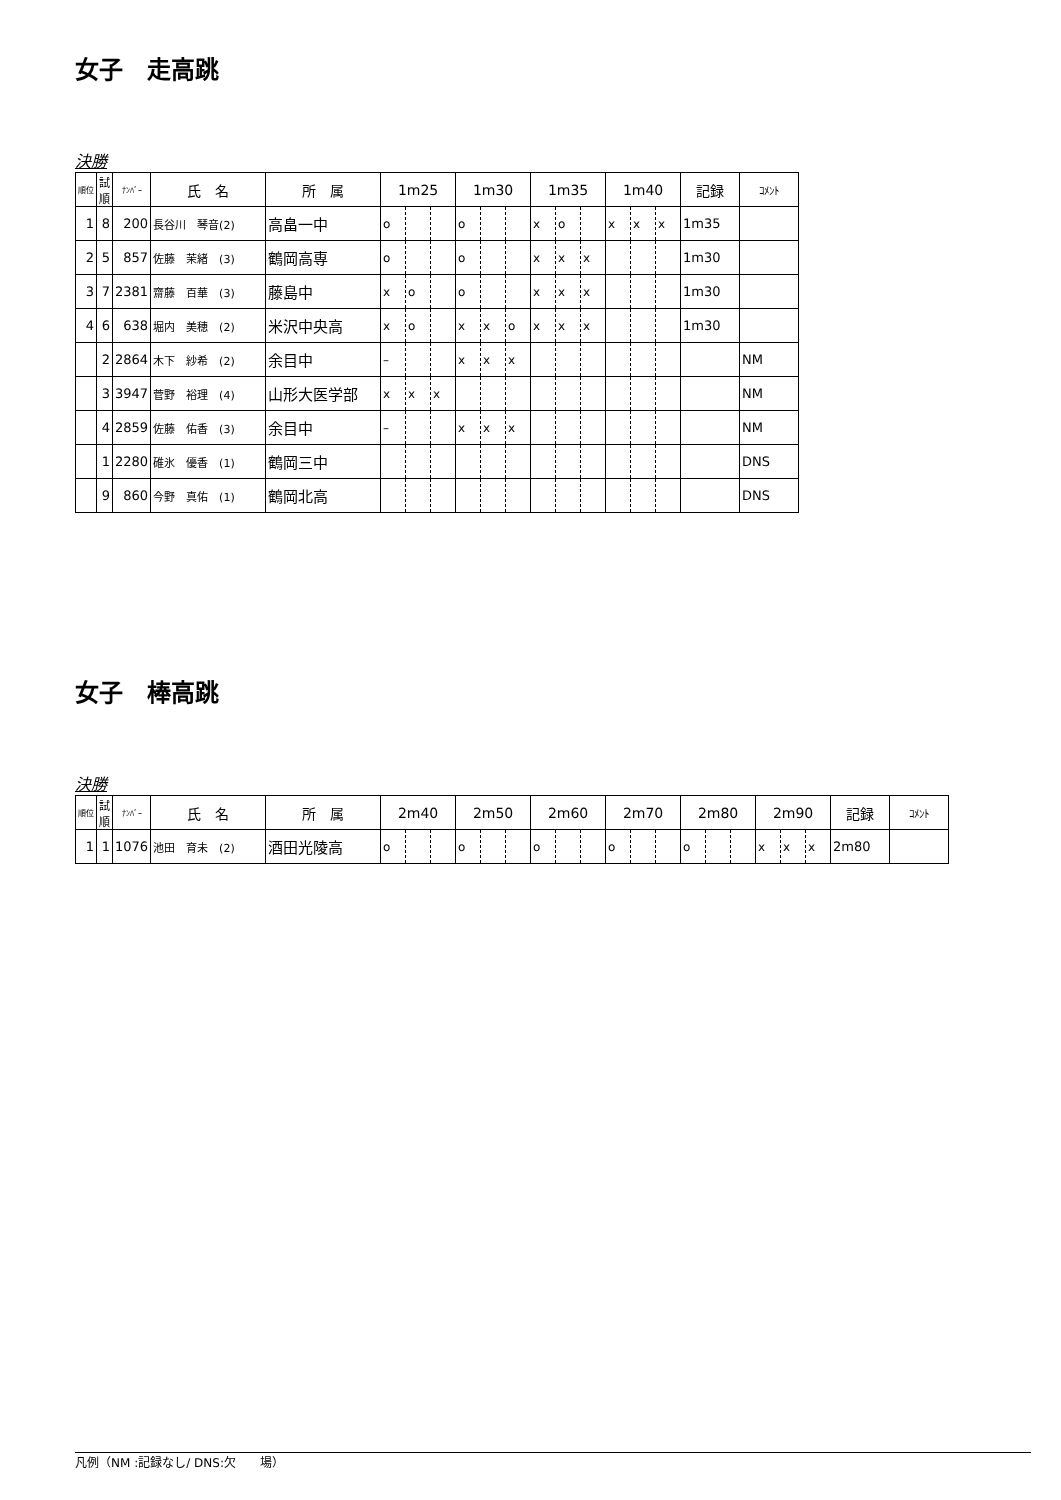女子　走高跳
決勝
| 順位 | 試 順 | ﾅﾝﾊﾞｰ | 氏 名 | 所 属 | 1m25 | | | 1m30 | | | 1m35 | | | 1m40 | | | 記録 | ｺﾒﾝﾄ |
| --- | --- | --- | --- | --- | --- | --- | --- | --- | --- | --- | --- | --- | --- | --- | --- | --- | --- | --- |
| 1 | 8 | 200 | 長谷川 琴音(2) | 高畠一中 | o | | | o | | | x | o | | x | x | x | 1m35 | |
| 2 | 5 | 857 | 佐藤 茉緒 (3) | 鶴岡高専 | o | | | o | | | x | x | x | | | | 1m30 | |
| 3 | 7 | 2381 | 齋藤 百華 (3) | 藤島中 | x | o | | o | | | x | x | x | | | | 1m30 | |
| 4 | 6 | 638 | 堀内 美穂 (2) | 米沢中央高 | x | o | | x | x | o | x | x | x | | | | 1m30 | |
| | 2 | 2864 | 木下 紗希 (2) | 余目中 | – | | | x | x | x | | | | | | | | NM |
| | 3 | 3947 | 菅野 裕理 (4) | 山形大医学部 | x | x | x | | | | | | | | | | | NM |
| | 4 | 2859 | 佐藤 佑香 (3) | 余目中 | – | | | x | x | x | | | | | | | | NM |
| | 1 | 2280 | 碓氷 優香 (1) | 鶴岡三中 | | | | | | | | | | | | | | DNS |
| | 9 | 860 | 今野 真佑 (1) | 鶴岡北高 | | | | | | | | | | | | | | DNS |
女子　棒高跳
決勝
| 順位 | 試 順 | ﾅﾝﾊﾞｰ | 氏 名 | 所 属 | 2m40 | | | 2m50 | | | 2m60 | | | 2m70 | | | 2m80 | | | 2m90 | | | 記録 | ｺﾒﾝﾄ |
| --- | --- | --- | --- | --- | --- | --- | --- | --- | --- | --- | --- | --- | --- | --- | --- | --- | --- | --- | --- | --- | --- | --- | --- | --- |
| 1 | 1 | 1076 | 池田 育未 (2) | 酒田光陵高 | o | | | o | | | o | | | o | | | o | | | x | x | x | 2m80 | |
凡例（NM :記録なし/ DNS:欠　　場）